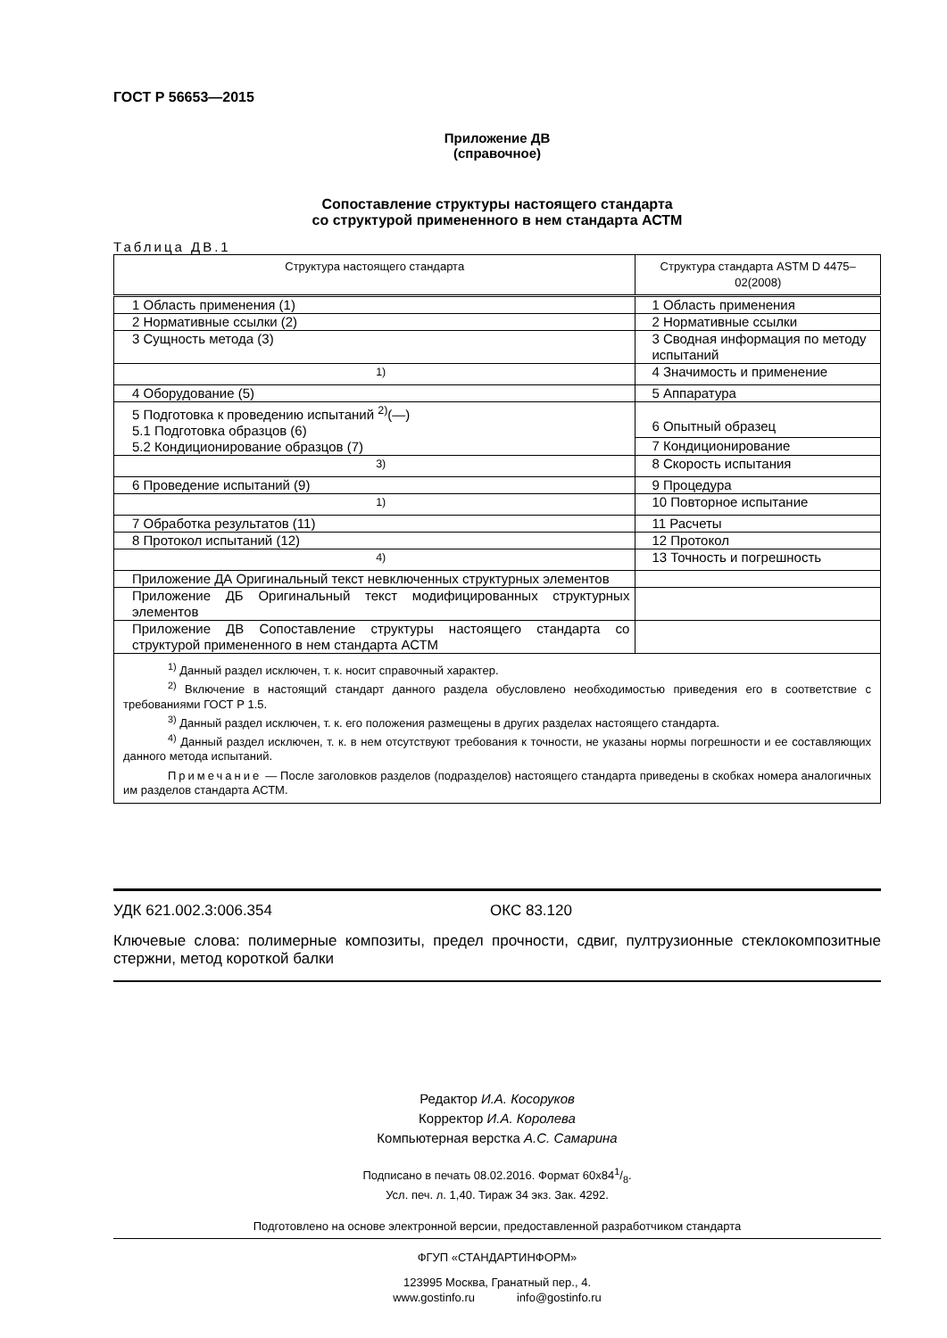ГОСТ Р 56653—2015
Приложение ДВ
(справочное)
Сопоставление структуры настоящего стандарта
со структурой примененного в нем стандарта АСТМ
Таблица ДВ.1
| Структура настоящего стандарта | Структура стандарта ASTM D 4475–02(2008) |
| --- | --- |
| 1 Область применения (1) | 1 Область применения |
| 2 Нормативные ссылки (2) | 2 Нормативные ссылки |
| 3 Сущность метода (3) | 3 Сводная информация по методу испытаний |
| <sup>1)</sup> | 4 Значимость и применение |
| 4 Оборудование (5) | 5 Аппаратура |
| 5 Подготовка к проведению испытаний <sup>2)</sup>(—) 5.1 Подготовка образцов (6) 5.2 Кондиционирование образцов (7) | 6 Опытный образец |
| | 7 Кондиционирование |
| <sup>3)</sup> | 8 Скорость испытания |
| 6 Проведение испытаний (9) | 9 Процедура |
| <sup>1)</sup> | 10 Повторное испытание |
| 7 Обработка результатов (11) | 11 Расчеты |
| 8 Протокол испытаний (12) | 12 Протокол |
| <sup>4)</sup> | 13 Точность и погрешность |
| Приложение ДА Оригинальный текст невключенных структурных элементов | |
| Приложение ДБ Оригинальный текст модифицированных структурных элементов | |
| Приложение ДВ Сопоставление структуры настоящего стандарта со структурой примененного в нем стандарта АСТМ | |
| <sup>1)</sup> Данный раздел исключен, т. к. носит справочный характер. <sup>2)</sup> Включение в настоящий стандарт данного раздела обусловлено необходимостью приведения его в соответствие с требованиями ГОСТ Р 1.5. <sup>3)</sup> Данный раздел исключен, т. к. его положения размещены в других разделах настоящего стандарта. <sup>4)</sup> Данный раздел исключен, т. к. в нем отсутствуют требования к точности, не указаны нормы погрешности и ее составляющих данного метода испытаний. Примечание — После заголовков разделов (подразделов) настоящего стандарта приведены в скобках номера аналогичных им разделов стандарта АСТМ. | |
УДК 621.002.3:006.354 ОКС 83.120
Ключевые слова: полимерные композиты, предел прочности, сдвиг, пултрузионные стеклокомпозитные стержни, метод короткой балки
Редактор И.А. Косоруков
Корректор И.А. Королева
Компьютерная верстка А.С. Самарина
Подписано в печать 08.02.2016. Формат 60x841/8.
Усл. печ. л. 1,40. Тираж 34 экз. Зак. 4292.
Подготовлено на основе электронной версии, предоставленной разработчиком стандарта
ФГУП «СТАНДАРТИНФОРМ»
123995 Москва, Гранатный пер., 4.
www.gostinfo.ru info@gostinfo.ru